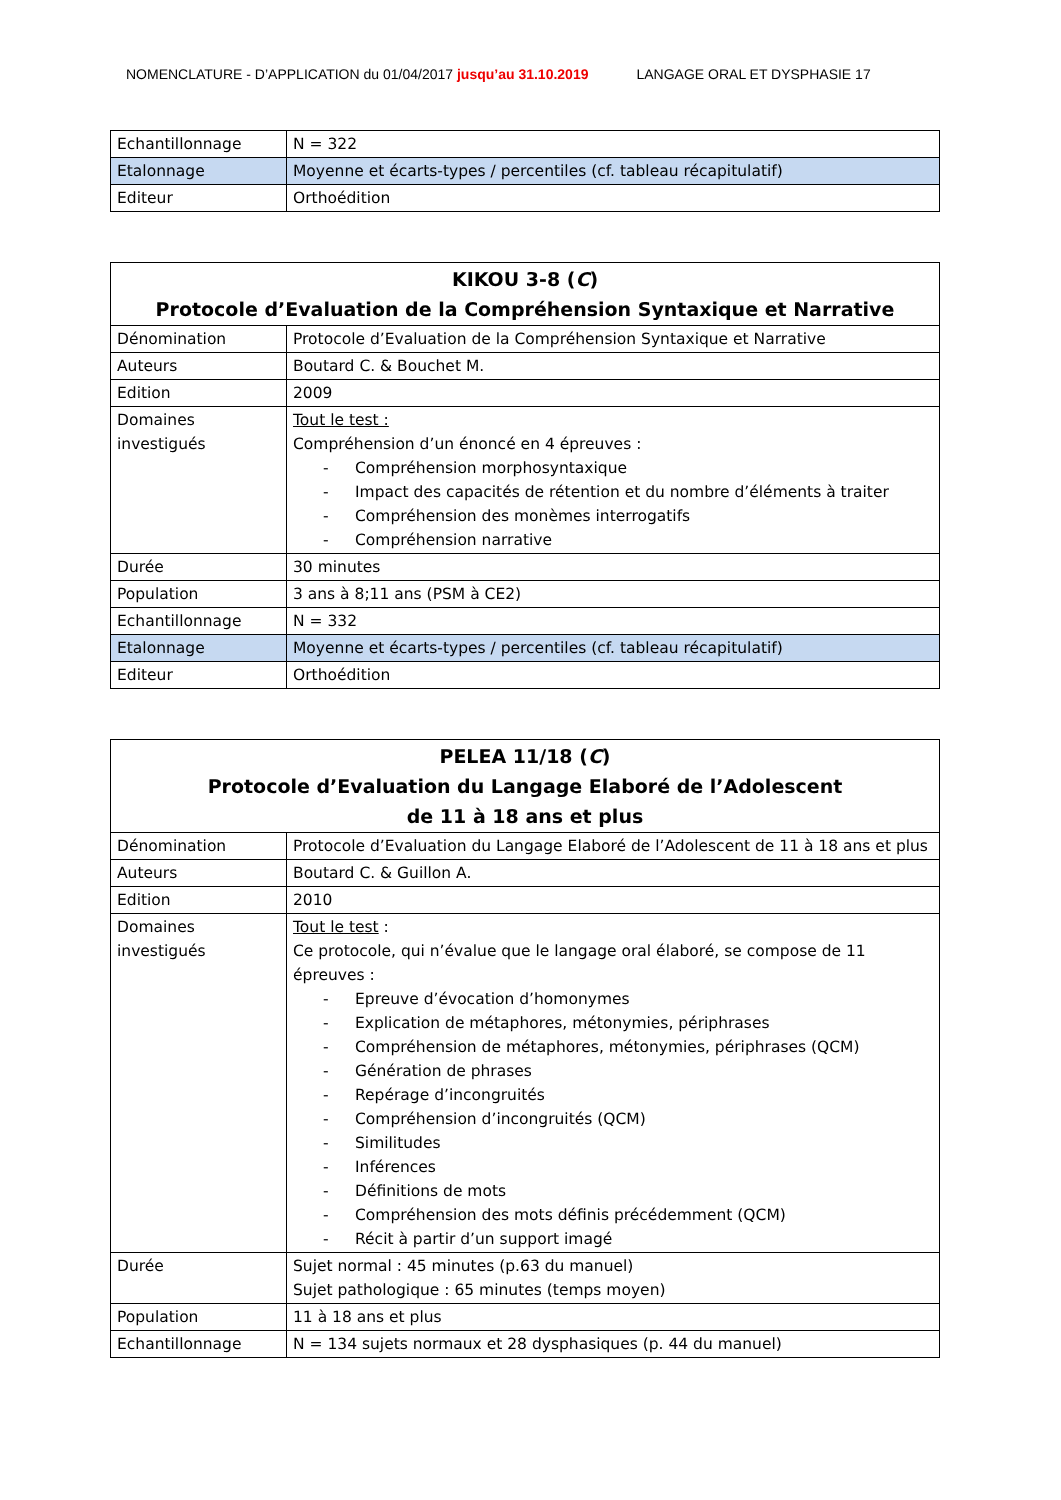NOMENCLATURE - D’APPLICATION du 01/04/2017 jusqu’au 31.10.2019 LANGAGE ORAL ET DYSPHASIE 17
| Echantillonnage | N = 322 |
| Etalonnage | Moyenne et écarts-types / percentiles (cf. tableau récapitulatif) |
| Editeur | Orthoédition |
| KIKOU 3-8 ( C ) Protocole d’Evaluation de la Compréhension Syntaxique et Narrative | |
| Dénomination | Protocole d’Evaluation de la Compréhension Syntaxique et Narrative |
| Auteurs | Boutard C. & Bouchet M. |
| Edition | 2009 |
| Domaines investigués | Tout le test : Compréhension d’un énoncé en 4 épreuves : - Compréhension morphosyntaxique - Impact des capacités de rétention et du nombre d’éléments à traiter - Compréhension des monèmes interrogatifs - Compréhension narrative |
| Durée | 30 minutes |
| Population | 3 ans à 8;11 ans (PSM à CE2) |
| Echantillonnage | N = 332 |
| Etalonnage | Moyenne et écarts-types / percentiles (cf. tableau récapitulatif) |
| Editeur | Orthoédition |
| PELEA 11/18 ( C ) Protocole d’Evaluation du Langage Elaboré de l’Adolescent de 11 à 18 ans et plus | |
| Dénomination | Protocole d’Evaluation du Langage Elaboré de l’Adolescent de 11 à 18 ans et plus |
| Auteurs | Boutard C. & Guillon A. |
| Edition | 2010 |
| Domaines investigués | Tout le test : Ce protocole, qui n’évalue que le langage oral élaboré, se compose de 11 épreuves : - Epreuve d’évocation d’homonymes - Explication de métaphores, métonymies, périphrases - Compréhension de métaphores, métonymies, périphrases (QCM) - Génération de phrases - Repérage d’incongruités - Compréhension d’incongruités (QCM) - Similitudes - Inférences - Définitions de mots - Compréhension des mots définis précédemment (QCM) - Récit à partir d’un support imagé |
| Durée | Sujet normal : 45 minutes (p.63 du manuel) Sujet pathologique : 65 minutes (temps moyen) |
| Population | 11 à 18 ans et plus |
| Echantillonnage | N = 134 sujets normaux et 28 dysphasiques (p. 44 du manuel) |